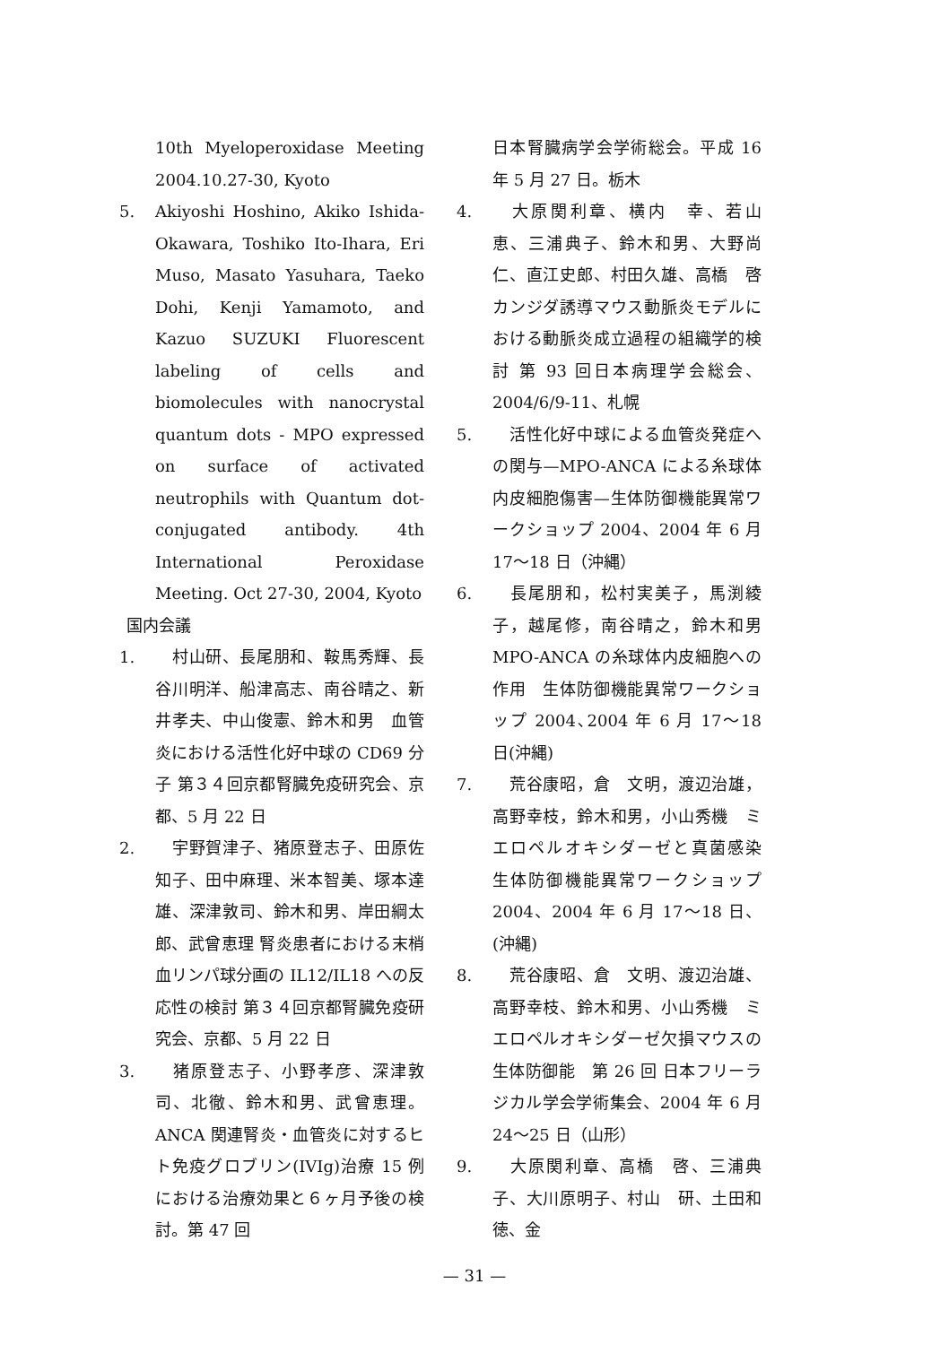10th Myeloperoxidase Meeting 2004.10.27-30, Kyoto
5. Akiyoshi Hoshino, Akiko Ishida-Okawara, Toshiko Ito-Ihara, Eri Muso, Masato Yasuhara, Taeko Dohi, Kenji Yamamoto, and Kazuo SUZUKI Fluorescent labeling of cells and biomolecules with nanocrystal quantum dots - MPO expressed on surface of activated neutrophils with Quantum dot-conjugated antibody. 4th International Peroxidase Meeting. Oct 27-30, 2004, Kyoto
国内会議
1.　村山研、長尾朋和、鞍馬秀輝、長谷川明洋、船津高志、南谷晴之、新井孝夫、中山俊憲、鈴木和男　血管炎における活性化好中球の CD69 分子 第３４回京都腎臓免疫研究会、京都、5 月 22 日
2.　宇野賀津子、猪原登志子、田原佐知子、田中麻理、米本智美、塚本達雄、深津敦司、鈴木和男、岸田綱太郎、武曾恵理 腎炎患者における末梢血リンパ球分画の IL12/IL18 への反応性の検討 第３４回京都腎臓免疫研究会、京都、5 月 22 日
3.　猪原登志子、小野孝彦、深津敦司、北徹、鈴木和男、武曾恵理。ANCA 関連腎炎・血管炎に対するヒト免疫グロブリン(IVIg)治療 15 例における治療効果と６ヶ月予後の検討。第 47 回
日本腎臓病学会学術総会。平成 16 年 5 月 27 日。栃木
4.　大原関利章、横内　幸、若山　恵、三浦典子、鈴木和男、大野尚仁、直江史郎、村田久雄、高橋　啓　カンジダ誘導マウス動脈炎モデルにおける動脈炎成立過程の組織学的検討 第 93 回日本病理学会総会、2004/6/9-11、札幌
5.　活性化好中球による血管炎発症への関与—MPO-ANCA による糸球体内皮細胞傷害—生体防御機能異常ワークショップ 2004、2004 年 6 月 17～18 日（沖縄）
6.　長尾朋和，松村実美子，馬渕綾子，越尾修，南谷晴之，鈴木和男 MPO-ANCA の糸球体内皮細胞への作用　生体防御機能異常ワークショップ 2004､2004 年 6 月 17～18 日(沖縄)
7.　荒谷康昭，倉　文明，渡辺治雄，高野幸枝，鈴木和男，小山秀機　ミエロペルオキシダーゼと真菌感染　生体防御機能異常ワークショップ 2004、2004 年 6 月 17～18 日、(沖縄)
8.　荒谷康昭、倉　文明、渡辺治雄、高野幸枝、鈴木和男、小山秀機　ミエロペルオキシダーゼ欠損マウスの生体防御能　第 26 回 日本フリーラジカル学会学術集会、2004 年 6 月 24～25 日（山形）
9.　大原関利章、高橋　啓、三浦典子、大川原明子、村山　研、土田和徳、金
— 31 —